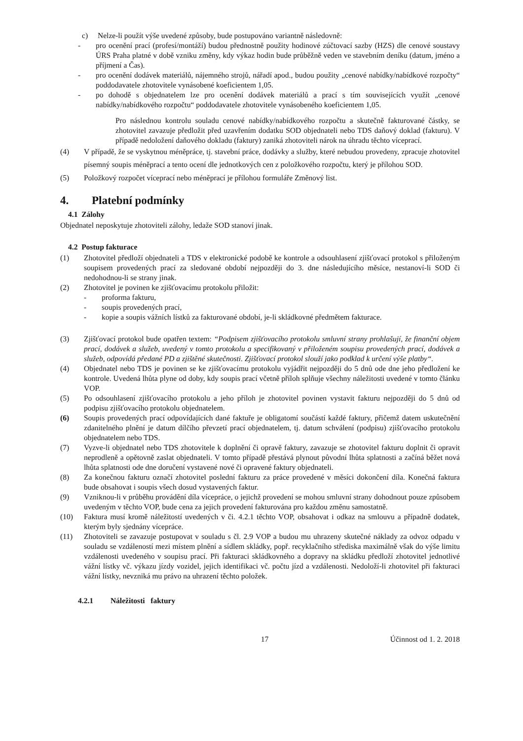c) Nelze-li použít výše uvedené způsoby, bude postupováno variantně následovně:
- pro ocenění prací (profesí/montáží) budou přednostně použity hodinové zúčtovací sazby (HZS) dle cenové soustavy ÚRS Praha platné v době vzniku změny, kdy výkaz hodin bude průběžně veden ve stavebním deníku (datum, jméno a příjmení a Čas).
- pro ocenění dodávek materiálů, nájemného strojů, nářadí apod., budou použity „cenové nabídky/nabídkové rozpočty“ poddodavatele zhotovitele vynásobené koeficientem 1,05.
- po dohodě s objednatelem lze pro ocenění dodávek materiálů a prací s tím souvisejících využít „cenové nabídky/nabídkového rozpočtu“ poddodavatele zhotovitele vynásobeného koeficientem 1,05.
Pro následnou kontrolu souladu cenové nabídky/nabídkového rozpočtu a skutečně fakturované částky, se zhotovitel zavazuje předložit před uzavřením dodatku SOD objednateli nebo TDS daňový doklad (fakturu). V případě nedoložení daňového dokladu (faktury) zaniká zhotoviteli nárok na úhradu těchto víceprací.
(4) V případě, že se vyskytnou méněpráce, tj. stavební práce, dodávky a služby, které nebudou provedeny, zpracuje zhotovitel písemný soupis méněprací a tento ocení dle jednotkových cen z položkového rozpočtu, který je přílohou SOD.
(5) Položkový rozpočet víceprací nebo méněprací je přílohou formuláře Změnový list.
4. Platební podmínky
4.1 Zálohy
Objednatel neposkytuje zhotoviteli zálohy, ledaže SOD stanoví jinak.
4.2 Postup fakturace
(1) Zhotovitel předloží objednateli a TDS v elektronické podobě ke kontrole a odsouhlasení zjišťovací protokol s přiloženým soupisem provedených prací za sledované období nejpozději do 3. dne následujícího měsíce, nestanoví-li SOD či nedohodnou-li se strany jinak.
(2) Zhotovitel je povinen ke zjišťovacímu protokolu přiložit:
- proforma fakturu,
- soupis provedených prací,
- kopie a soupis vážních lístků za fakturované období, je-li skládkovné předmětem fakturace.
(3) Zjišťovací protokol bude opatřen textem: “Podpisem zjišťovacího protokolu smluvní strany prohlašují, že finanční objem prací, dodávek a služeb, uvedený v tomto protokolu a specifikovaný v přiloženém soupisu provedených prací, dodávek a služeb, odpovídá předané PD a zjištěné skutečnosti. Zjišťovací protokol slouží jako podklad k určení výše platby“.
(4) Objednatel nebo TDS je povinen se ke zjišťovacímu protokolu vyjádřit nejpozději do 5 dnů ode dne jeho předložení ke kontrole. Uvedená lhůta plyne od doby, kdy soupis prací včetně příloh splňuje všechny náležitosti uvedené v tomto článku VOP.
(5) Po odsouhlasení zjišťovacího protokolu a jeho příloh je zhotovitel povinen vystavit fakturu nejpozději do 5 dnů od podpisu zjišťovacího protokolu objednatelem.
(6) Soupis provedených prací odpovídajících dané faktuře je obligatomí součástí každé faktury, přičemž datem uskutečnění zdanitelného plnění je datum dílčího převzetí prací objednatelem, tj. datum schválení (podpisu) zjišťovacího protokolu objednatelem nebo TDS.
(7) Vyzve-li objednatel nebo TDS zhotovitele k doplnění či opravě faktury, zavazuje se zhotovitel fakturu doplnit či opravit neprodleně a opětovně zaslat objednateli. V tomto případě přestává plynout původní lhůta splatnosti a začíná běžet nová lhůta splatnosti ode dne doručení vystavené nové či opravené faktury objednateli.
(8) Za konečnou fakturu označí zhotovitel poslední fakturu za práce provedené v měsíci dokončení díla. Konečná faktura bude obsahovat i soupis všech dosud vystavených faktur.
(9) Vzniknou-li v průběhu provádění díla vícepráce, o jejichž provedení se mohou smluvní strany dohodnout pouze způsobem uvedeným v těchto VOP, bude cena za jejich provedení fakturována pro každou změnu samostatně.
(10) Faktura musí kromě náležitostí uvedených v či. 4.2.1 těchto VOP, obsahovat i odkaz na smlouvu a případně dodatek, kterým byly sjednány vícepráce.
(11) Zhotoviteli se zavazuje postupovat v souladu s čl. 2.9 VOP a budou mu uhrazeny skutečné náklady za odvoz odpadu v souladu se vzdáleností mezi místem plnění a sídlem skládky, popř. recyklačního střediska maximálně však do výše limitu vzdálenosti uvedeného v soupisu prací. Při fakturaci skládkovného a dopravy na skládku předloží zhotovitel jednotlivé vážní lístky vč. výkazu jízdy vozidel, jejich identifikaci vč. počtu jízd a vzdálenosti. Nedoloží-li zhotovitel při fakturaci vážní lístky, nevzniká mu právo na uhrazení těchto položek.
4.2.1 Náležitosti faktury
17 Účinnost od 1. 2. 2018